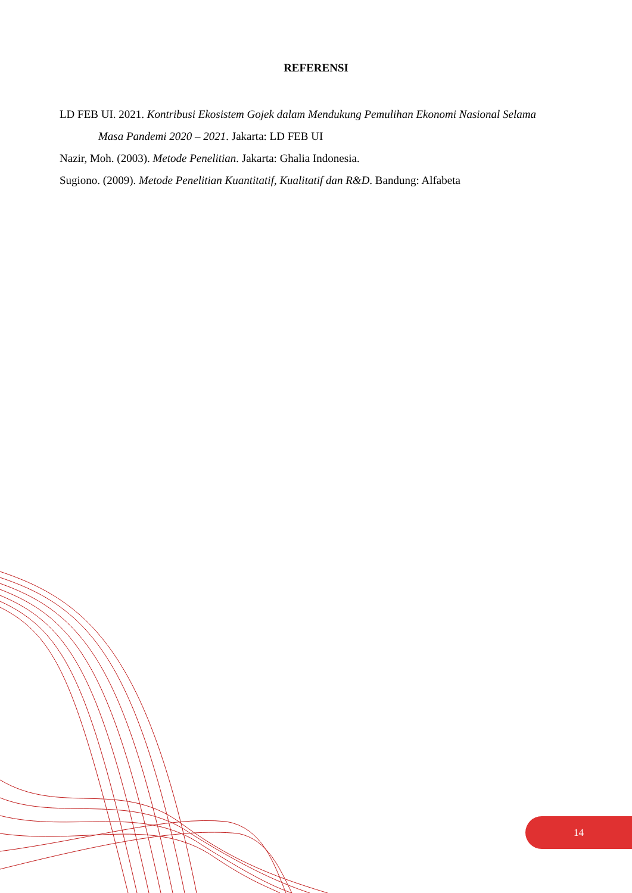REFERENSI
LD FEB UI. 2021. Kontribusi Ekosistem Gojek dalam Mendukung Pemulihan Ekonomi Nasional Selama Masa Pandemi 2020 – 2021. Jakarta: LD FEB UI
Nazir, Moh. (2003). Metode Penelitian. Jakarta: Ghalia Indonesia.
Sugiono. (2009). Metode Penelitian Kuantitatif, Kualitatif dan R&D. Bandung: Alfabeta
14